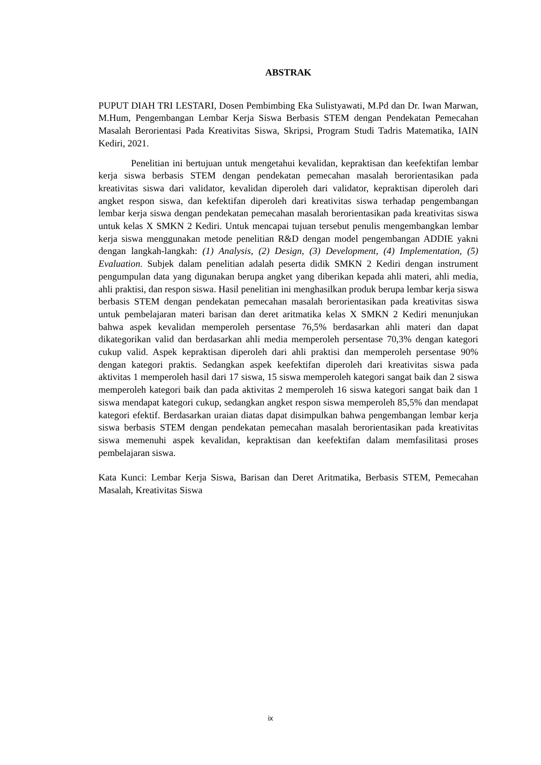ABSTRAK
PUPUT DIAH TRI LESTARI, Dosen Pembimbing Eka Sulistyawati, M.Pd dan Dr. Iwan Marwan, M.Hum, Pengembangan Lembar Kerja Siswa Berbasis STEM dengan Pendekatan Pemecahan Masalah Berorientasi Pada Kreativitas Siswa, Skripsi, Program Studi Tadris Matematika, IAIN Kediri, 2021.
Penelitian ini bertujuan untuk mengetahui kevalidan, kepraktisan dan keefektifan lembar kerja siswa berbasis STEM dengan pendekatan pemecahan masalah berorientasikan pada kreativitas siswa dari validator, kevalidan diperoleh dari validator, kepraktisan diperoleh dari angket respon siswa, dan kefektifan diperoleh dari kreativitas siswa terhadap pengembangan lembar kerja siswa dengan pendekatan pemecahan masalah berorientasikan pada kreativitas siswa untuk kelas X SMKN 2 Kediri. Untuk mencapai tujuan tersebut penulis mengembangkan lembar kerja siswa menggunakan metode penelitian R&D dengan model pengembangan ADDIE yakni dengan langkah-langkah: (1) Analysis, (2) Design, (3) Development, (4) Implementation, (5) Evaluation. Subjek dalam penelitian adalah peserta didik SMKN 2 Kediri dengan instrument pengumpulan data yang digunakan berupa angket yang diberikan kepada ahli materi, ahli media, ahli praktisi, dan respon siswa. Hasil penelitian ini menghasilkan produk berupa lembar kerja siswa berbasis STEM dengan pendekatan pemecahan masalah berorientasikan pada kreativitas siswa untuk pembelajaran materi barisan dan deret aritmatika kelas X SMKN 2 Kediri menunjukan bahwa aspek kevalidan memperoleh persentase 76,5% berdasarkan ahli materi dan dapat dikategorikan valid dan berdasarkan ahli media memperoleh persentase 70,3% dengan kategori cukup valid. Aspek kepraktisan diperoleh dari ahli praktisi dan memperoleh persentase 90% dengan kategori praktis. Sedangkan aspek keefektifan diperoleh dari kreativitas siswa pada aktivitas 1 memperoleh hasil dari 17 siswa, 15 siswa memperoleh kategori sangat baik dan 2 siswa memperoleh kategori baik dan pada aktivitas 2 memperoleh 16 siswa kategori sangat baik dan 1 siswa mendapat kategori cukup, sedangkan angket respon siswa memperoleh 85,5% dan mendapat kategori efektif. Berdasarkan uraian diatas dapat disimpulkan bahwa pengembangan lembar kerja siswa berbasis STEM dengan pendekatan pemecahan masalah berorientasikan pada kreativitas siswa memenuhi aspek kevalidan, kepraktisan dan keefektifan dalam memfasilitasi proses pembelajaran siswa.
Kata Kunci: Lembar Kerja Siswa, Barisan dan Deret Aritmatika, Berbasis STEM, Pemecahan Masalah, Kreativitas Siswa
ix